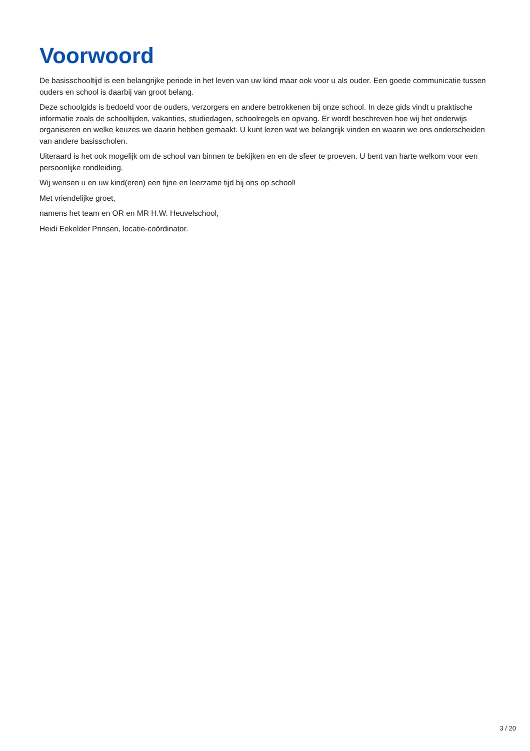Voorwoord
De basisschooltijd is een belangrijke periode in het leven van uw kind maar ook voor u als ouder. Een goede communicatie tussen ouders en school is daarbij van groot belang.
Deze schoolgids is bedoeld voor de ouders, verzorgers en andere betrokkenen bij onze school. In deze gids vindt u praktische informatie zoals de schooltijden, vakanties, studiedagen, schoolregels en opvang. Er wordt beschreven hoe wij het onderwijs organiseren en welke keuzes we daarin hebben gemaakt. U kunt lezen wat we belangrijk vinden en waarin we ons onderscheiden van andere basisscholen.
Uiteraard is het ook mogelijk om de school van binnen te bekijken en en de sfeer te proeven. U bent van harte welkom voor een persoonlijke rondleiding.
Wij wensen u en uw kind(eren) een fijne en leerzame tijd bij ons op school!
Met vriendelijke groet,
namens het team en OR en MR H.W. Heuvelschool,
Heidi Eekelder Prinsen, locatie-coördinator.
3 / 20